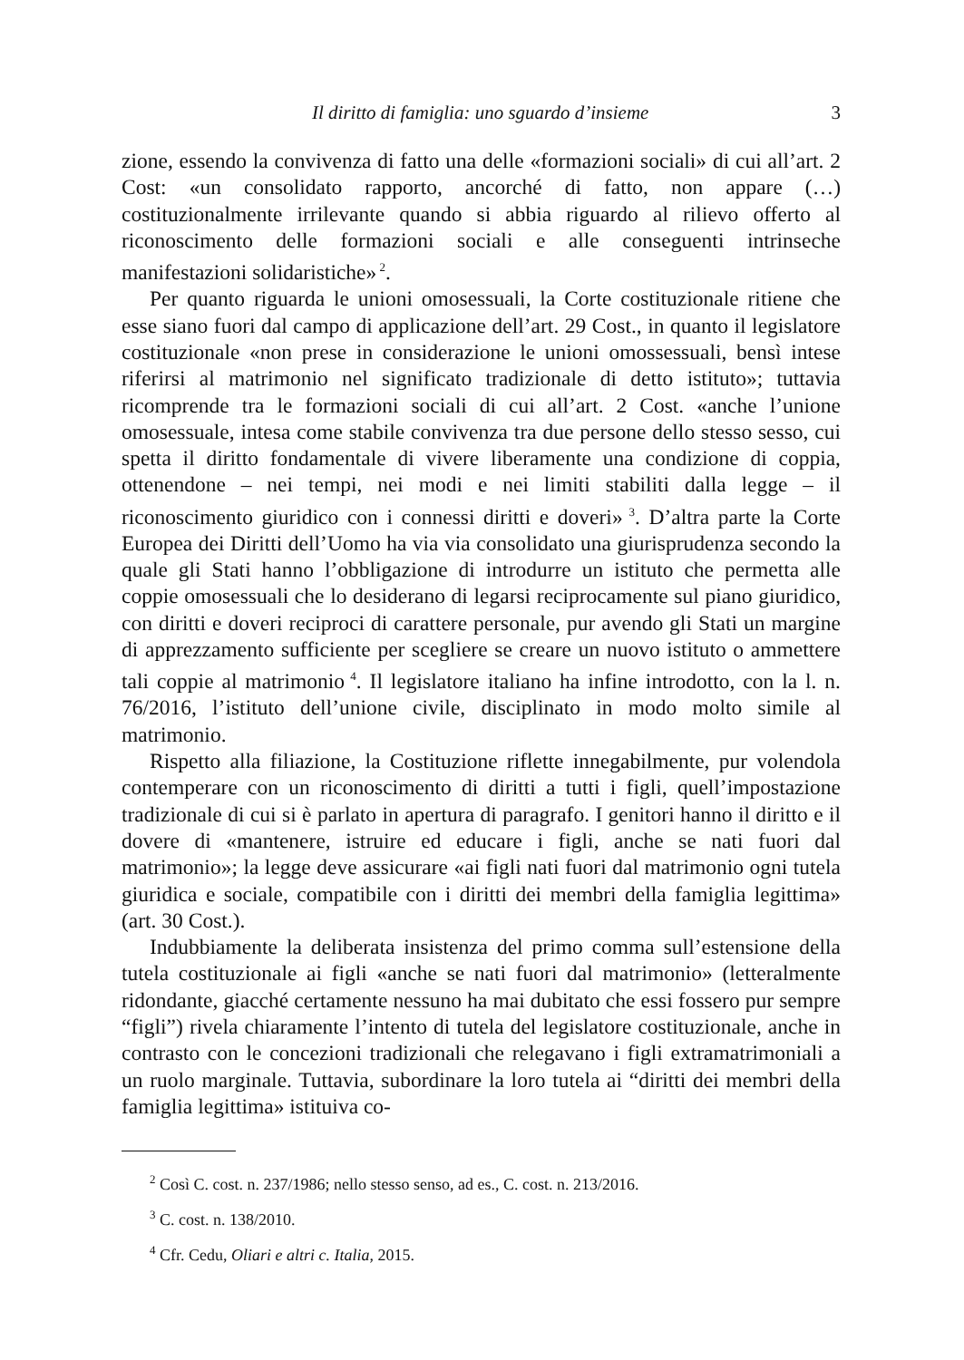Il diritto di famiglia: uno sguardo d’insieme 3
zione, essendo la convivenza di fatto una delle «formazioni sociali» di cui all’art. 2 Cost: «un consolidato rapporto, ancorché di fatto, non appare (…) costituzionalmente irrilevante quando si abbia riguardo al rilievo offerto al riconoscimento delle formazioni sociali e alle conseguenti intrinseche manifestazioni solidaristiche»<sup>2</sup>.
Per quanto riguarda le unioni omosessuali, la Corte costituzionale ritiene che esse siano fuori dal campo di applicazione dell’art. 29 Cost., in quanto il legislatore costituzionale «non prese in considerazione le unioni omossessuali, bensì intese riferirsi al matrimonio nel significato tradizionale di detto istituto»; tuttavia ricomprende tra le formazioni sociali di cui all’art. 2 Cost. «anche l’unione omosessuale, intesa come stabile convivenza tra due persone dello stesso sesso, cui spetta il diritto fondamentale di vivere liberamente una condizione di coppia, ottenendone – nei tempi, nei modi e nei limiti stabiliti dalla legge – il riconoscimento giuridico con i connessi diritti e doveri»<sup>3</sup>. D’altra parte la Corte Europea dei Diritti dell’Uomo ha via via consolidato una giurisprudenza secondo la quale gli Stati hanno l’obbligazione di introdurre un istituto che permetta alle coppie omosessuali che lo desiderano di legarsi reciprocamente sul piano giuridico, con diritti e doveri reciproci di carattere personale, pur avendo gli Stati un margine di apprezzamento sufficiente per scegliere se creare un nuovo istituto o ammettere tali coppie al matrimonio<sup>4</sup>. Il legislatore italiano ha infine introdotto, con la l. n. 76/2016, l’istituto dell’unione civile, disciplinato in modo molto simile al matrimonio.
Rispetto alla filiazione, la Costituzione riflette innegabilmente, pur volendola contemperare con un riconoscimento di diritti a tutti i figli, quell’impostazione tradizionale di cui si è parlato in apertura di paragrafo. I genitori hanno il diritto e il dovere di «mantenere, istruire ed educare i figli, anche se nati fuori dal matrimonio»; la legge deve assicurare «ai figli nati fuori dal matrimonio ogni tutela giuridica e sociale, compatibile con i diritti dei membri della famiglia legittima» (art. 30 Cost.).
Indubbiamente la deliberata insistenza del primo comma sull’estensione della tutela costituzionale ai figli «anche se nati fuori dal matrimonio» (letteralmente ridondante, giacché certamente nessuno ha mai dubitato che essi fossero pur sempre “figli”) rivela chiaramente l’intento di tutela del legislatore costituzionale, anche in contrasto con le concezioni tradizionali che relegavano i figli extramatrimoniali a un ruolo marginale. Tuttavia, subordinare la loro tutela ai “diritti dei membri della famiglia legittima» istituiva co-
<sup>2</sup> Così C. cost. n. 237/1986; nello stesso senso, ad es., C. cost. n. 213/2016.
<sup>3</sup> C. cost. n. 138/2010.
<sup>4</sup> Cfr. Cedu, Oliari e altri c. Italia, 2015.